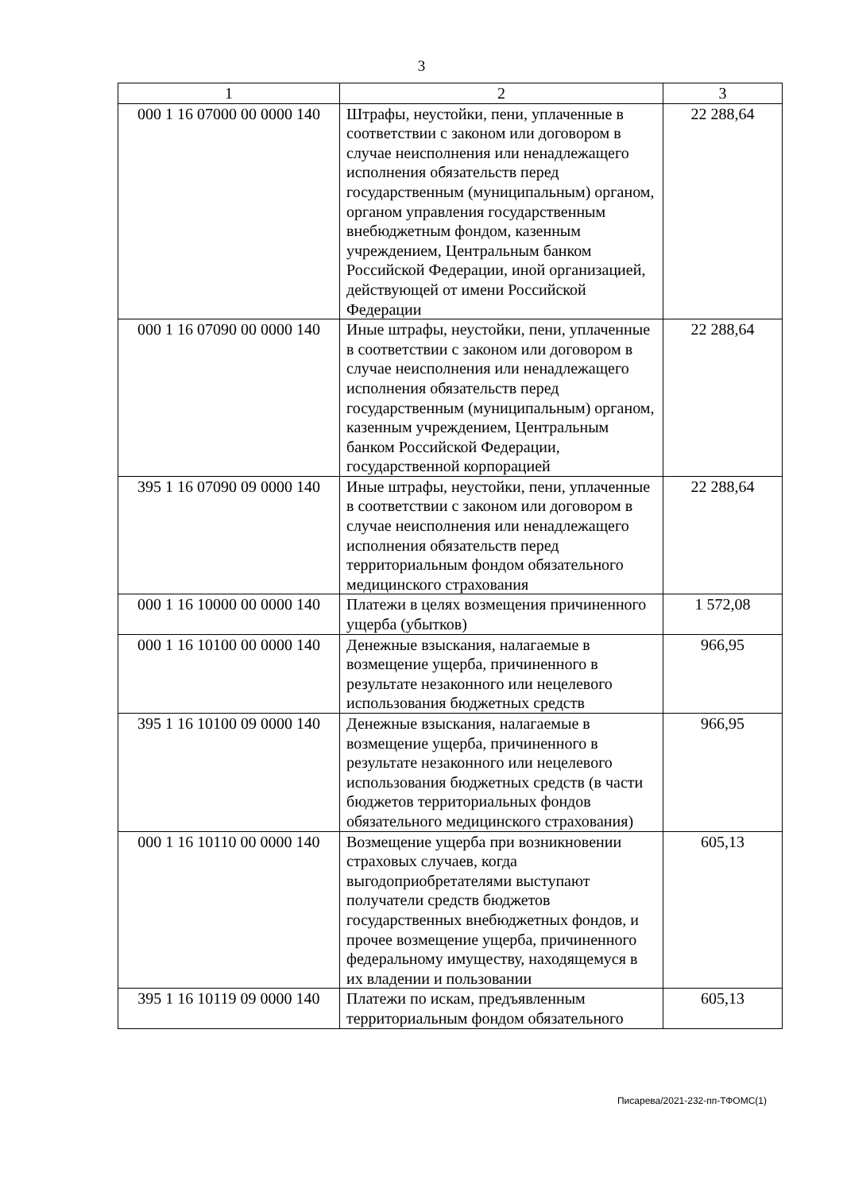3
| 1 | 2 | 3 |
| --- | --- | --- |
| 000 1 16 07000 00 0000 140 | Штрафы, неустойки, пени, уплаченные в соответствии с законом или договором в случае неисполнения или ненадлежащего исполнения обязательств перед государственным (муниципальным) органом, органом управления государственным внебюджетным фондом, казенным учреждением, Центральным банком Российской Федерации, иной организацией, действующей от имени Российской Федерации | 22 288,64 |
| 000 1 16 07090 00 0000 140 | Иные штрафы, неустойки, пени, уплаченные в соответствии с законом или договором в случае неисполнения или ненадлежащего исполнения обязательств перед государственным (муниципальным) органом, казенным учреждением, Центральным банком Российской Федерации, государственной корпорацией | 22 288,64 |
| 395 1 16 07090 09 0000 140 | Иные штрафы, неустойки, пени, уплаченные в соответствии с законом или договором в случае неисполнения или ненадлежащего исполнения обязательств перед территориальным фондом обязательного медицинского страхования | 22 288,64 |
| 000 1 16 10000 00 0000 140 | Платежи в целях возмещения причиненного ущерба (убытков) | 1 572,08 |
| 000 1 16 10100 00 0000 140 | Денежные взыскания, налагаемые в возмещение ущерба, причиненного в результате незаконного или нецелевого использования бюджетных средств | 966,95 |
| 395 1 16 10100 09 0000 140 | Денежные взыскания, налагаемые в возмещение ущерба, причиненного в результате незаконного или нецелевого использования бюджетных средств (в части бюджетов территориальных фондов обязательного медицинского страхования) | 966,95 |
| 000 1 16 10110 00 0000 140 | Возмещение ущерба при возникновении страховых случаев, когда выгодоприобретателями выступают получатели средств бюджетов государственных внебюджетных фондов, и прочее возмещение ущерба, причиненного федеральному имуществу, находящемуся в их владении и пользовании | 605,13 |
| 395 1 16 10119 09 0000 140 | Платежи по искам, предъявленным территориальным фондом обязательного | 605,13 |
Писарева/2021-232-пп-ТФОМС(1)